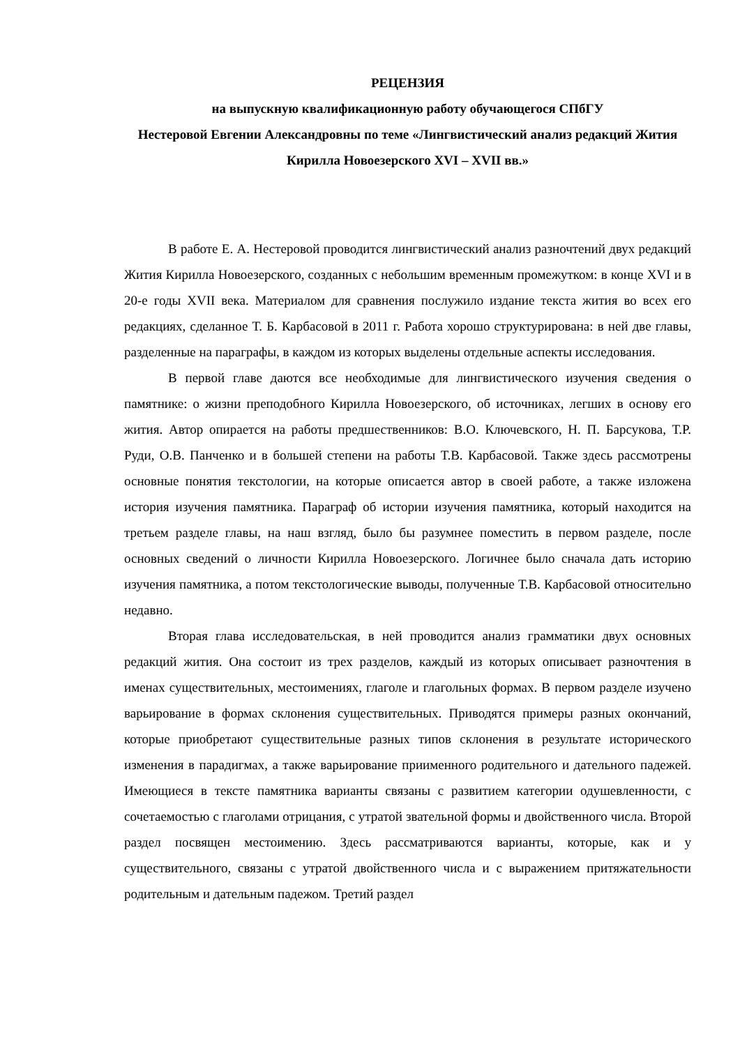РЕЦЕНЗИЯ
на выпускную квалификационную работу обучающегося СПбГУ
Нестеровой Евгении Александровны по теме «Лингвистический анализ редакций Жития Кирилла Новоезерского XVI – XVII вв.»
В работе Е. А. Нестеровой проводится лингвистический анализ разночтений двух редакций Жития Кирилла Новоезерского, созданных с небольшим временным промежутком: в конце XVI и в 20-е годы XVII века. Материалом для сравнения послужило издание текста жития во всех его редакциях, сделанное Т. Б. Карбасовой в 2011 г. Работа хорошо структурирована: в ней две главы, разделенные на параграфы, в каждом из которых выделены отдельные аспекты исследования.
В первой главе даются все необходимые для лингвистического изучения сведения о памятнике: о жизни преподобного Кирилла Новоезерского, об источниках, легших в основу его жития. Автор опирается на работы предшественников: В.О. Ключевского, Н. П. Барсукова, Т.Р. Руди, О.В. Панченко и в большей степени на работы Т.В. Карбасовой. Также здесь рассмотрены основные понятия текстологии, на которые описается автор в своей работе, а также изложена история изучения памятника. Параграф об истории изучения памятника, который находится на третьем разделе главы, на наш взгляд, было бы разумнее поместить в первом разделе, после основных сведений о личности Кирилла Новоезерского. Логичнее было сначала дать историю изучения памятника, а потом текстологические выводы, полученные Т.В. Карбасовой относительно недавно.
Вторая глава исследовательская, в ней проводится анализ грамматики двух основных редакций жития. Она состоит из трех разделов, каждый из которых описывает разночтения в именах существительных, местоимениях, глаголе и глагольных формах. В первом разделе изучено варьирование в формах склонения существительных. Приводятся примеры разных окончаний, которые приобретают существительные разных типов склонения в результате исторического изменения в парадигмах, а также варьирование приименного родительного и дательного падежей. Имеющиеся в тексте памятника варианты связаны с развитием категории одушевленности, с сочетаемостью с глаголами отрицания, с утратой звательной формы и двойственного числа. Второй раздел посвящен местоимению. Здесь рассматриваются варианты, которые, как и у существительного, связаны с утратой двойственного числа и с выражением притяжательности родительным и дательным падежом. Третий раздел